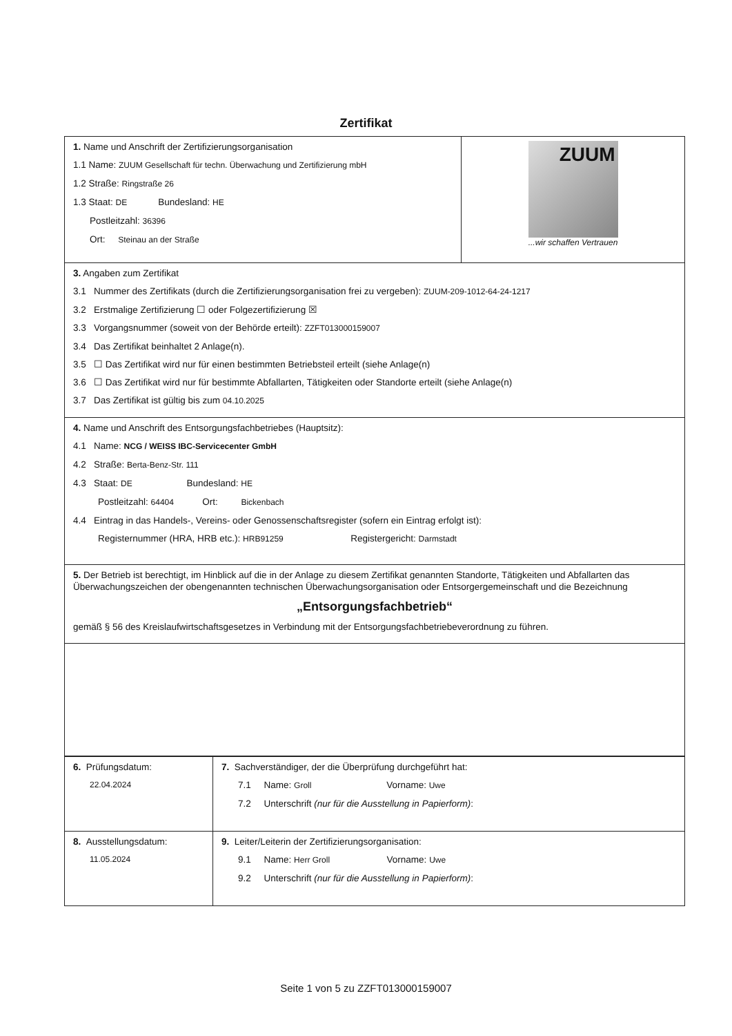Zertifikat
| 1. Name und Anschrift der Zertifizierungsorganisation 1.1 Name: ZUUM Gesellschaft für techn. Überwachung und Zertifizierung mbH 1.2 Straße: Ringstraße 26 1.3 Staat: DE Bundesland: HE Postleitzahl: 36396 Ort: Steinau an der Straße | ZUUM ...wir schaffen Vertrauen |
| 3. Angaben zum Zertifikat 3.1 Nummer des Zertifikats (durch die Zertifizierungsorganisation frei zu vergeben): ZUUM-209-1012-64-24-1217 3.2 Erstmalige Zertifizierung ☐ oder Folgezertifizierung ☒ 3.3 Vorgangsnummer (soweit von der Behörde erteilt): ZZFT013000159007 3.4 Das Zertifikat beinhaltet 2 Anlage(n). 3.5 ☐ Das Zertifikat wird nur für einen bestimmten Betriebsteil erteilt (siehe Anlage(n) 3.6 ☐ Das Zertifikat wird nur für bestimmte Abfallarten, Tätigkeiten oder Standorte erteilt (siehe Anlage(n) 3.7 Das Zertifikat ist gültig bis zum 04.10.2025 | |
| 4. Name und Anschrift des Entsorgungsfachbetriebes (Hauptsitz): 4.1 Name: NCG / WEISS IBC-Servicecenter GmbH 4.2 Straße: Berta-Benz-Str. 111 4.3 Staat: DE Bundesland: HE Postleitzahl: 64404 Ort: Bickenbach 4.4 Eintrag in das Handels-, Vereins- oder Genossenschaftsregister (sofern ein Eintrag erfolgt ist): Registernummer (HRA, HRB etc.): HRB91259 Registergericht: Darmstadt | |
| 5. Der Betrieb ist berechtigt, im Hinblick auf die in der Anlage zu diesem Zertifikat genannten Standorte, Tätigkeiten und Abfallarten das Überwachungszeichen der obengenannten technischen Überwachungsorganisation oder Entsorgergemeinschaft und die Bezeichnung „Entsorgungsfachbetrieb“ gemäß § 56 des Kreislaufwirtschaftsgesetzes in Verbindung mit der Entsorgungsfachbetriebeverordnung zu führen. | |
| 6. Prüfungsdatum: 22.04.2024 | 7. Sachverständiger, der die Überprüfung durchgeführt hat: 7.1 Name: Groll Vorname: Uwe 7.2 Unterschrift (nur für die Ausstellung in Papierform) : |
| 8. Ausstellungsdatum: 11.05.2024 | 9. Leiter/Leiterin der Zertifizierungsorganisation: 9.1 Name: Herr Groll Vorname: Uwe 9.2 Unterschrift (nur für die Ausstellung in Papierform) : |
Seite 1 von 5 zu ZZFT013000159007